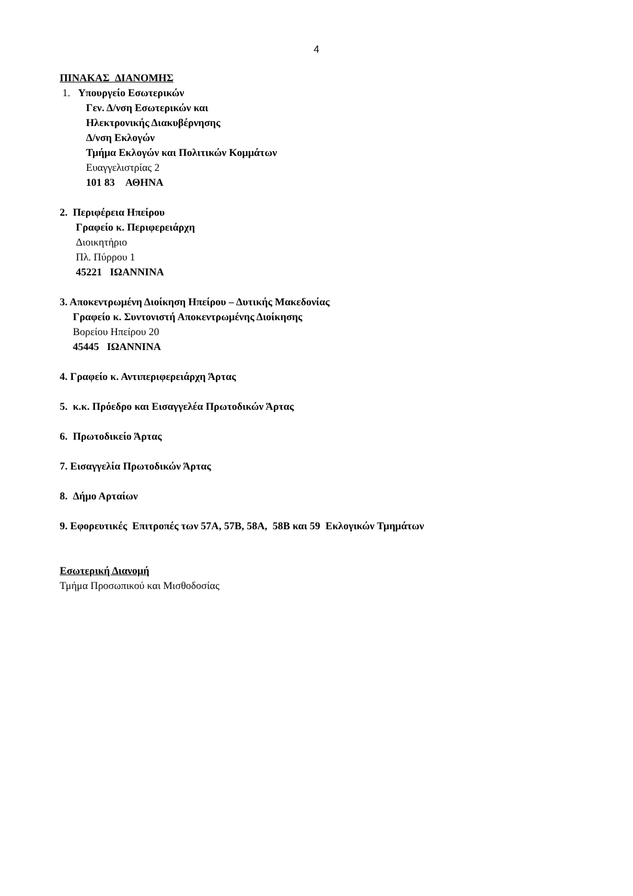4
ΠΙΝΑΚΑΣ ΔΙΑΝΟΜΗΣ
1. Υπουργείο Εσωτερικών
Γεν. Δ/νση Εσωτερικών και
Ηλεκτρονικής Διακυβέρνησης
Δ/νση Εκλογών
Τμήμα Εκλογών και Πολιτικών Κομμάτων
Ευαγγελιστρίας 2
101 83 ΑΘΗΝΑ
2. Περιφέρεια Ηπείρου
Γραφείο κ. Περιφερειάρχη
Διοικητήριο
Πλ. Πύρρου 1
45221 ΙΩΑΝΝΙΝΑ
3. Αποκεντρωμένη Διοίκηση Ηπείρου – Δυτικής Μακεδονίας
Γραφείο κ. Συντονιστή Αποκεντρωμένης Διοίκησης
Βορείου Ηπείρου 20
45445 ΙΩΑΝΝΙΝΑ
4. Γραφείο κ. Αντιπεριφερειάρχη Άρτας
5. κ.κ. Πρόεδρο και Εισαγγελέα Πρωτοδικών Άρτας
6. Πρωτοδικείο Άρτας
7. Εισαγγελία Πρωτοδικών Άρτας
8. Δήμο Αρταίων
9. Εφορευτικές Επιτροπές των 57Α, 57Β, 58Α, 58Β και 59 Εκλογικών Τμημάτων
Εσωτερική Διανομή
Τμήμα Προσωπικού και Μισθοδοσίας